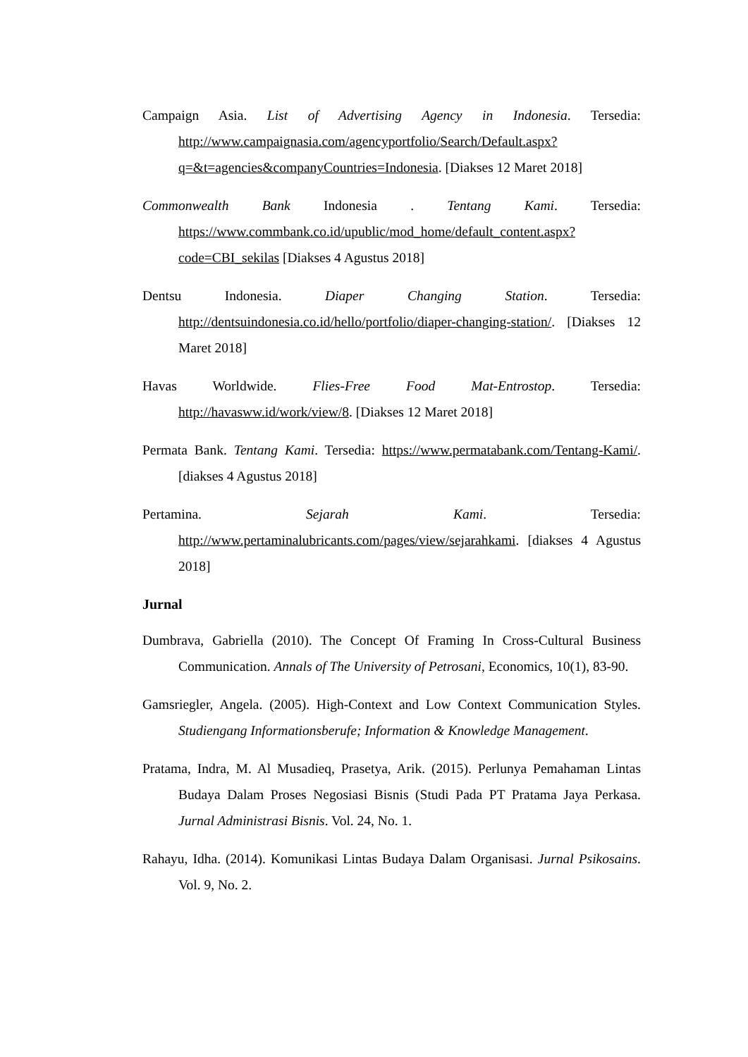Campaign Asia. List of Advertising Agency in Indonesia. Tersedia: http://www.campaignasia.com/agencyportfolio/Search/Default.aspx?q=&t=agencies&companyCountries=Indonesia. [Diakses 12 Maret 2018]
Commonwealth Bank Indonesia . Tentang Kami. Tersedia: https://www.commbank.co.id/upublic/mod_home/default_content.aspx?code=CBI_sekilas [Diakses 4 Agustus 2018]
Dentsu Indonesia. Diaper Changing Station. Tersedia: http://dentsuindonesia.co.id/hello/portfolio/diaper-changing-station/. [Diakses 12 Maret 2018]
Havas Worldwide. Flies-Free Food Mat-Entrostop. Tersedia: http://havasww.id/work/view/8. [Diakses 12 Maret 2018]
Permata Bank. Tentang Kami. Tersedia: https://www.permatabank.com/Tentang-Kami/. [diakses 4 Agustus 2018]
Pertamina. Sejarah Kami. Tersedia: http://www.pertaminalubricants.com/pages/view/sejarahkami. [diakses 4 Agustus 2018]
Jurnal
Dumbrava, Gabriella (2010). The Concept Of Framing In Cross-Cultural Business Communication. Annals of The University of Petrosani, Economics, 10(1), 83-90.
Gamsriegler, Angela. (2005). High-Context and Low Context Communication Styles. Studiengang Informationsberufe; Information & Knowledge Management.
Pratama, Indra, M. Al Musadieq, Prasetya, Arik. (2015). Perlunya Pemahaman Lintas Budaya Dalam Proses Negosiasi Bisnis (Studi Pada PT Pratama Jaya Perkasa. Jurnal Administrasi Bisnis. Vol. 24, No. 1.
Rahayu, Idha. (2014). Komunikasi Lintas Budaya Dalam Organisasi. Jurnal Psikosains. Vol. 9, No. 2.